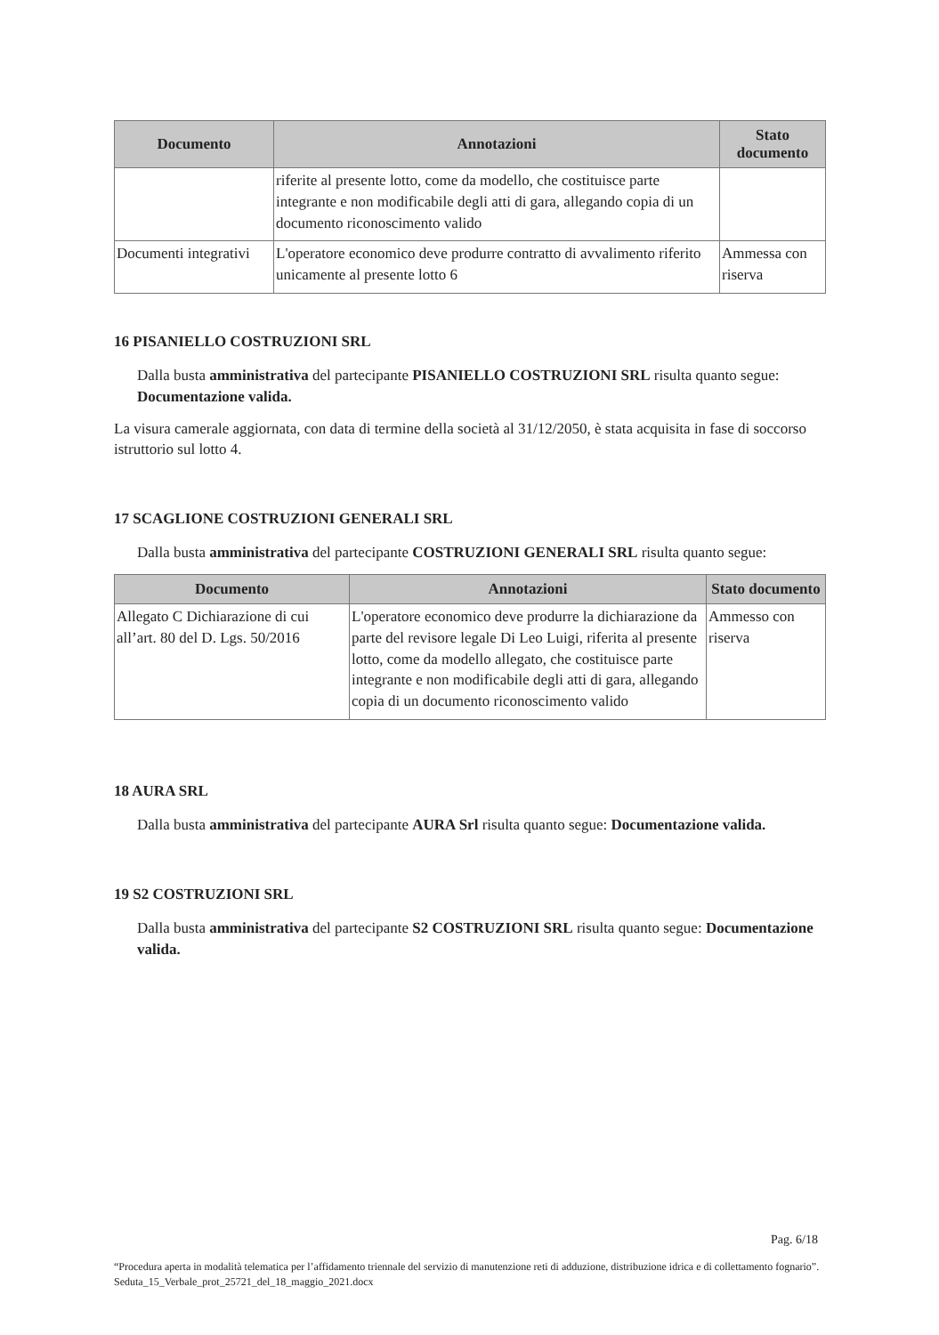| Documento | Annotazioni | Stato documento |
| --- | --- | --- |
| | riferite al presente lotto, come da modello, che costituisce parte integrante e non modificabile degli atti di gara, allegando copia di un documento riconoscimento valido | |
| Documenti integrativi | L'operatore economico deve produrre contratto di avvalimento riferito unicamente al presente lotto 6 | Ammessa con riserva |
16 PISANIELLO COSTRUZIONI SRL
Dalla busta amministrativa del partecipante PISANIELLO COSTRUZIONI SRL risulta quanto segue: Documentazione valida.
La visura camerale aggiornata, con data di termine della società al 31/12/2050, è stata acquisita in fase di soccorso istruttorio sul lotto 4.
17 SCAGLIONE COSTRUZIONI GENERALI SRL
Dalla busta amministrativa del partecipante COSTRUZIONI GENERALI SRL risulta quanto segue:
| Documento | Annotazioni | Stato documento |
| --- | --- | --- |
| Allegato C Dichiarazione di cui all’art. 80 del D. Lgs. 50/2016 | L'operatore economico deve produrre la dichiarazione da parte del revisore legale Di Leo Luigi, riferita al presente lotto, come da modello allegato, che costituisce parte integrante e non modificabile degli atti di gara, allegando copia di un documento riconoscimento valido | Ammesso con riserva |
18 AURA SRL
Dalla busta amministrativa del partecipante AURA Srl risulta quanto segue: Documentazione valida.
19 S2 COSTRUZIONI SRL
Dalla busta amministrativa del partecipante S2 COSTRUZIONI SRL risulta quanto segue: Documentazione valida.
Pag. 6/18
“Procedura aperta in modalità telematica per l’affidamento triennale del servizio di manutenzione reti di adduzione, distribuzione idrica e di collettamento fognario”. Seduta_15_Verbale_prot_25721_del_18_maggio_2021.docx